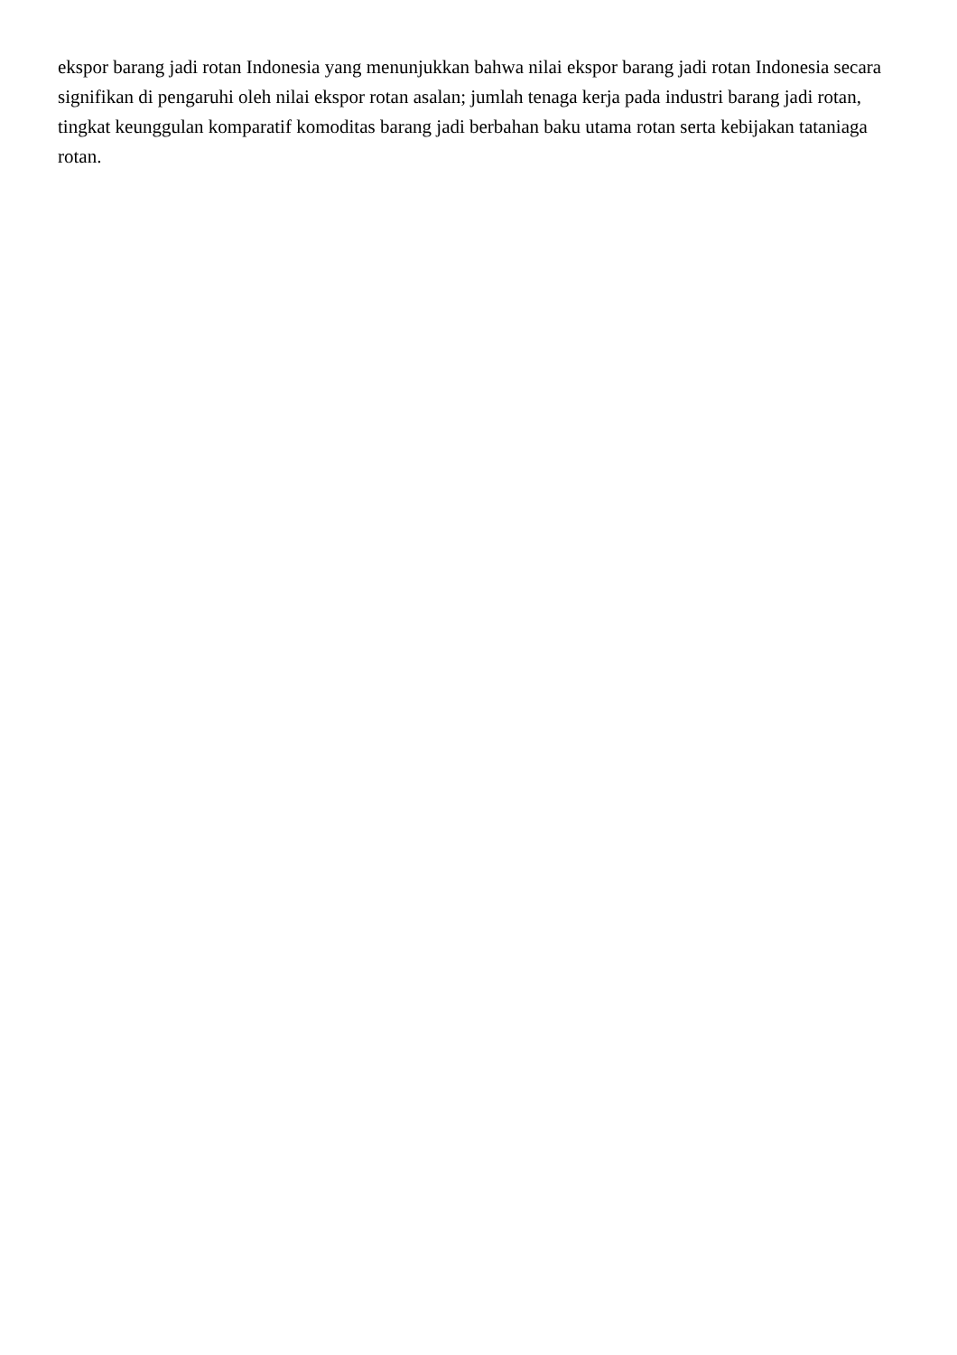ekspor barang jadi rotan Indonesia yang menunjukkan bahwa nilai ekspor barang jadi rotan Indonesia secara signifikan di pengaruhi oleh nilai ekspor rotan asalan; jumlah tenaga kerja pada industri barang jadi rotan, tingkat keunggulan komparatif komoditas barang jadi berbahan baku utama rotan serta kebijakan tataniaga rotan.